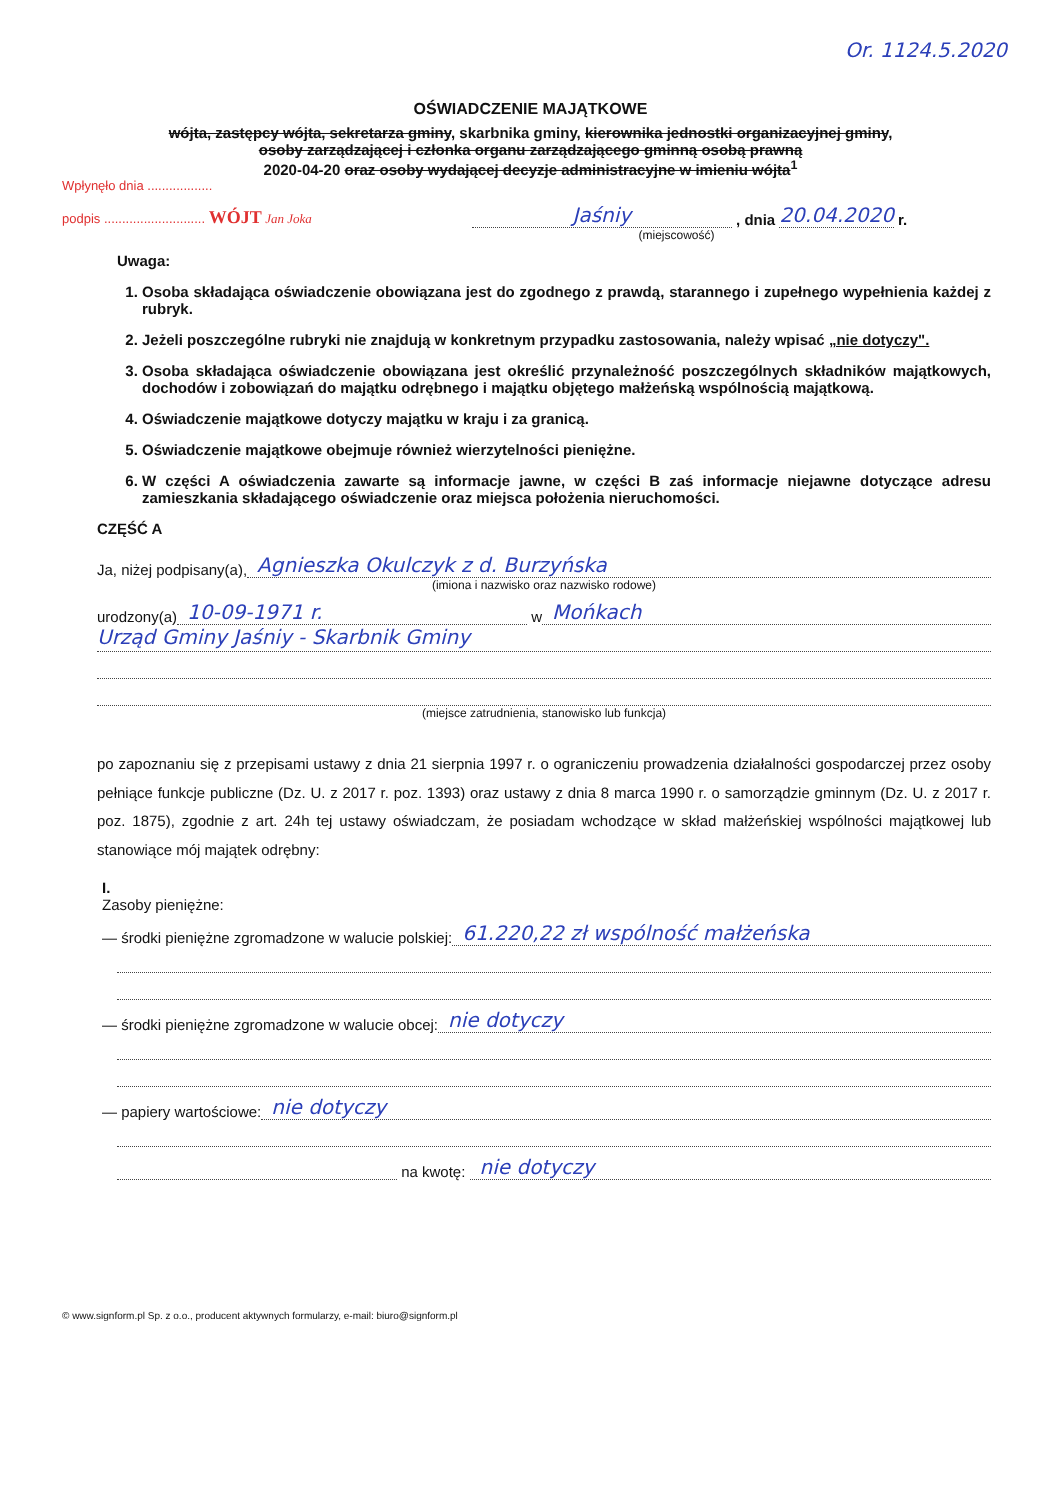Or. 1124.5.2020
OŚWIADCZENIE MAJĄTKOWE
wójta, zastępcy wójta, sekretarza gminy, skarbnika gminy, kierownika jednostki organizacyjnej gminy,
osoby zarządzającej i członka organu zarządzającego gminną osobą prawną
2020-04-20 oraz osoby wydającej decyzje administracyjne w imieniu wójta<sup>1</sup>
Wpłynęło dnia ..................
podpis ............................ WÓJT Jan Joka Jaśniy , dnia 20.04.2020 r.
(miejscowość)
Uwaga:
1. Osoba składająca oświadczenie obowiązana jest do zgodnego z prawdą, starannego i zupełnego wypełnienia każdej z rubryk.
2. Jeżeli poszczególne rubryki nie znajdują w konkretnym przypadku zastosowania, należy wpisać „nie dotyczy".
3. Osoba składająca oświadczenie obowiązana jest określić przynależność poszczególnych składników majątkowych, dochodów i zobowiązań do majątku odrębnego i majątku objętego małżeńską wspólnością majątkową.
4. Oświadczenie majątkowe dotyczy majątku w kraju i za granicą.
5. Oświadczenie majątkowe obejmuje również wierzytelności pieniężne.
6. W części A oświadczenia zawarte są informacje jawne, w części B zaś informacje niejawne dotyczące adresu zamieszkania składającego oświadczenie oraz miejsca położenia nieruchomości.
CZĘŚĆ A
Ja, niżej podpisany(a), Agnieszka Okulczyk z d. Burzyńska
(imiona i nazwisko oraz nazwisko rodowe)
urodzony(a) 10-09-1971 r. w Mońkach
Urząd Gminy Jaśniy - Skarbnik Gminy
(miejsce zatrudnienia, stanowisko lub funkcja)
po zapoznaniu się z przepisami ustawy z dnia 21 sierpnia 1997 r. o ograniczeniu prowadzenia działalności gospodarczej przez osoby pełniące funkcje publiczne (Dz. U. z 2017 r. poz. 1393) oraz ustawy z dnia 8 marca 1990 r. o samorządzie gminnym (Dz. U. z 2017 r. poz. 1875), zgodnie z art. 24h tej ustawy oświadczam, że posiadam wchodzące w skład małżeńskiej wspólności majątkowej lub stanowiące mój majątek odrębny:
I.
Zasoby pieniężne:
— środki pieniężne zgromadzone w walucie polskiej: 61.220,22 zł wspólność małżeńska
— środki pieniężne zgromadzone w walucie obcej: nie dotyczy
— papiery wartościowe: nie dotyczy
na kwotę: nie dotyczy
© www.signform.pl Sp. z o.o., producent aktywnych formularzy, e-mail: biuro@signform.pl